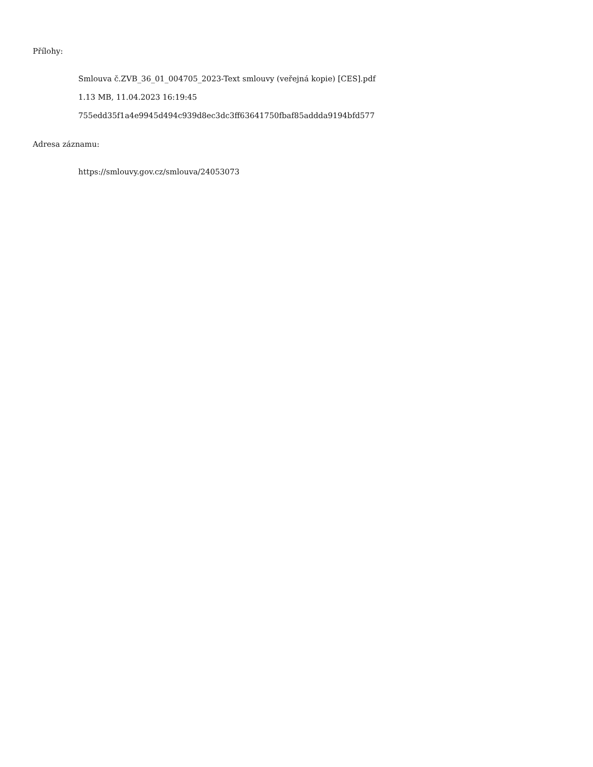Přílohy:
Smlouva č.ZVB_36_01_004705_2023-Text smlouvy (veřejná kopie) [CES].pdf
1.13 MB, 11.04.2023 16:19:45
755edd35f1a4e9945d494c939d8ec3dc3ff63641750fbaf85addda9194bfd577
Adresa záznamu:
https://smlouvy.gov.cz/smlouva/24053073